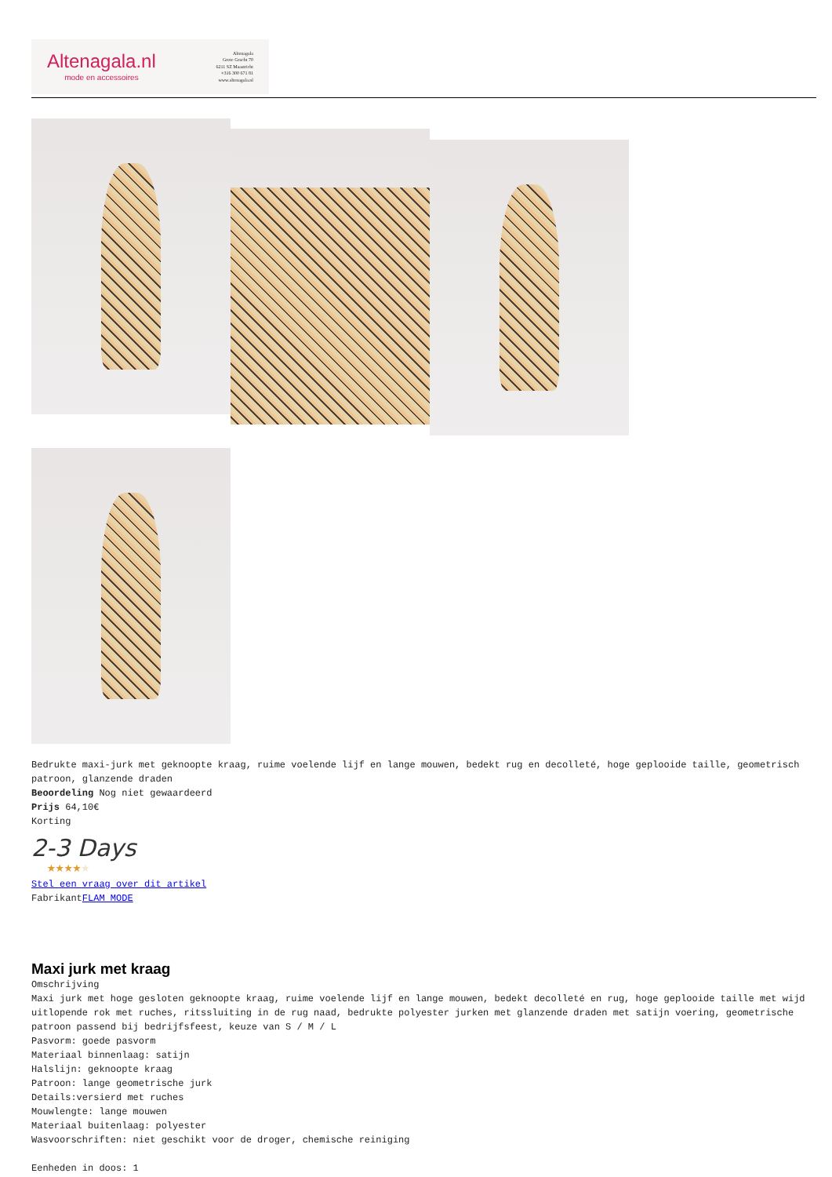Altenagala.nl
mode en accessoires
Altenagala
Grote Gracht 70
6211 SZ Maastricht
+316 300 671 81
www.altenagala.nl
Bedrukte maxi-jurk met geknoopte kraag, ruime voelende lijf en lange mouwen, bedekt rug en decolleté, hoge geplooide taille, geometrisch patroon, glanzende draden
Beoordeling Nog niet gewaardeerd
Prijs 64,10€
Korting
2-3 Days
★★★★★
Stel een vraag over dit artikel
FabrikantFLAM MODE
Maxi jurk met kraag
Omschrijving
Maxi jurk met hoge gesloten geknoopte kraag, ruime voelende lijf en lange mouwen, bedekt decolleté en rug, hoge geplooide taille met wijd uitlopende rok met ruches, ritssluiting in de rug naad, bedrukte polyester jurken met glanzende draden met satijn voering, geometrische patroon passend bij bedrijfsfeest, keuze van S / M / L
Pasvorm: goede pasvorm
Materiaal binnenlaag: satijn
Halslijn: geknoopte kraag
Patroon: lange geometrische jurk
Details:versierd met ruches
Mouwlengte: lange mouwen
Materiaal buitenlaag: polyester
Wasvoorschriften: niet geschikt voor de droger, chemische reiniging
Eenheden in doos: 1